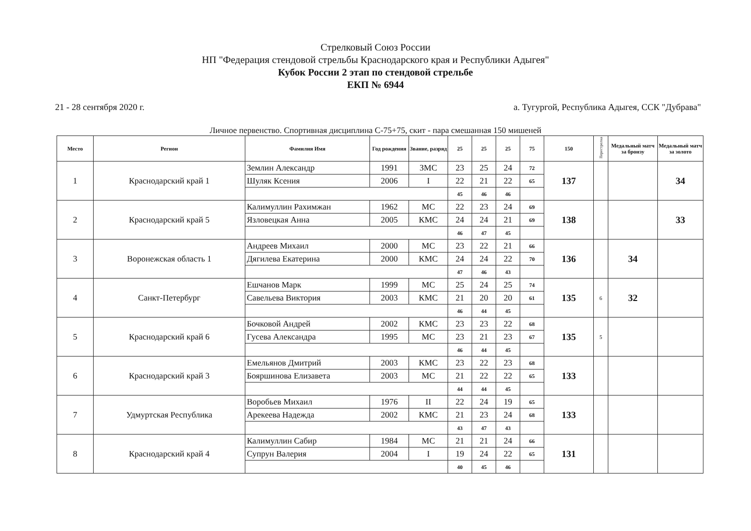Стрелковый Союз России
НП "Федерация стендовой стрельбы Краснодарского края и Республики Адыгея"
Кубок России 2 этап по стендовой стрельбе
ЕКП № 6944
21 - 28 сентября 2020 г. а. Тугургой, Республика Адыгея, ССК "Дубрава"
Личное первенство. Спортивная дисциплина С-75+75, скит - пара смешанная 150 мишеней
| Место | Регион | Фамилия Имя | Год рождения | Звание, разряд | 25 | 25 | 25 | 75 | 150 | Перестрелка | Медальный матч за бронзу | Медальный матч за золото |
| --- | --- | --- | --- | --- | --- | --- | --- | --- | --- | --- | --- | --- |
| 1 | Краснодарский край 1 | Землин Александр | 1991 | ЗМС | 23 | 25 | 24 | 72 | 137 | | | 34 |
| | | Шуляк Ксения | 2006 | I | 22 | 21 | 22 | 65 | | | | |
| | | | | | 45 | 46 | 46 | | | | | |
| 2 | Краснодарский край 5 | Калимуллин Рахимжан | 1962 | МС | 22 | 23 | 24 | 69 | 138 | | | 33 |
| | | Язловецкая Анна | 2005 | КМС | 24 | 24 | 21 | 69 | | | | |
| | | | | | 46 | 47 | 45 | | | | | |
| 3 | Воронежская область 1 | Андреев Михаил | 2000 | МС | 23 | 22 | 21 | 66 | 136 | | 34 | |
| | | Дягилева Екатерина | 2000 | КМС | 24 | 24 | 22 | 70 | | | | |
| | | | | | 47 | 46 | 43 | | | | | |
| 4 | Санкт-Петербург | Ешчанов Марк | 1999 | МС | 25 | 24 | 25 | 74 | 135 | 6 | 32 | |
| | | Савельева Виктория | 2003 | КМС | 21 | 20 | 20 | 61 | | | | |
| | | | | | 46 | 44 | 45 | | | | | |
| 5 | Краснодарский край 6 | Бочковой Андрей | 2002 | КМС | 23 | 23 | 22 | 68 | 135 | 5 | | |
| | | Гусева Александра | 1995 | МС | 23 | 21 | 23 | 67 | | | | |
| | | | | | 46 | 44 | 45 | | | | | |
| 6 | Краснодарский край 3 | Емельянов Дмитрий | 2003 | КМС | 23 | 22 | 23 | 68 | 133 | | | |
| | | Бояршинова Елизавета | 2003 | МС | 21 | 22 | 22 | 65 | | | | |
| | | | | | 44 | 44 | 45 | | | | | |
| 7 | Удмуртская Республика | Воробьев Михаил | 1976 | II | 22 | 24 | 19 | 65 | 133 | | | |
| | | Арекеева Надежда | 2002 | КМС | 21 | 23 | 24 | 68 | | | | |
| | | | | | 43 | 47 | 43 | | | | | |
| 8 | Краснодарский край 4 | Калимуллин Сабир | 1984 | МС | 21 | 21 | 24 | 66 | 131 | | | |
| | | Супрун Валерия | 2004 | I | 19 | 24 | 22 | 65 | | | | |
| | | | | | 40 | 45 | 46 | | | | | |